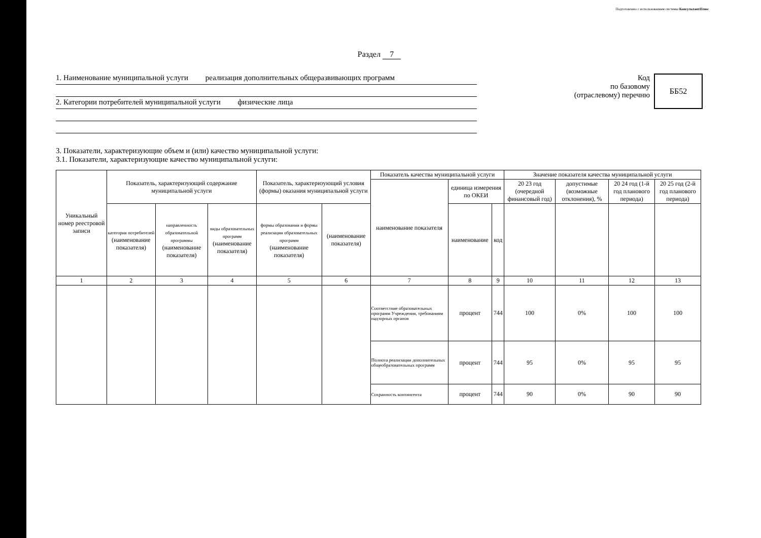Подготовлено с использованием системы КонсультантПлюс
Раздел 7
1. Наименование муниципальной услуги реализация дополнительных общеразвивающих программ
2. Категории потребителей муниципальной услуги физические лица
Код
по базовому
(отраслевому) перечню
ББ52
3. Показатели, характеризующие объем и (или) качество муниципальной услуги:
3.1. Показатели, характеризующие качество муниципальной услуги:
| Уникальный номер реестровой записи | Показатель, характеризующий содержание муниципальной услуги | | | Показатель, характеризующий условия (формы) оказания муниципальной услуги | | Показатель качества муниципальной услуги | | | Значение показателя качества муниципальной услуги | | | |
| --- | --- | --- | --- | --- | --- | --- | --- | --- | --- | --- | --- | --- |
| | | | | | | наименование показателя | единица измерения по ОКЕИ | | 20 23 год (очередной финансовый год) | допустимые (возможные отклонения), % | 20 24 год (1-й год планового периода) | 20 25 год (2-й год планового периода) |
| | категория потребителей (наименование показателя) | направленность образовательной программы (наименование показателя) | виды образовательных программ (наименование показателя) | формы образования и формы реализации образовательных программ (наименование показателя) | (наименование показателя) | | наименование | код | | | | |
| 1 | 2 | 3 | 4 | 5 | 6 | 7 | 8 | 9 | 10 | 11 | 12 | 13 |
| | | | | | | Соответствие образовательных программ Учреждения, требованиям надзорных органов | процент | 744 | 100 | 0% | 100 | 100 |
| | | | | | | Полнота реализации дополнительных общеобразовательных программ | процент | 744 | 95 | 0% | 95 | 95 |
| | | | | | | Сохранность контингента | процент | 744 | 90 | 0% | 90 | 90 |